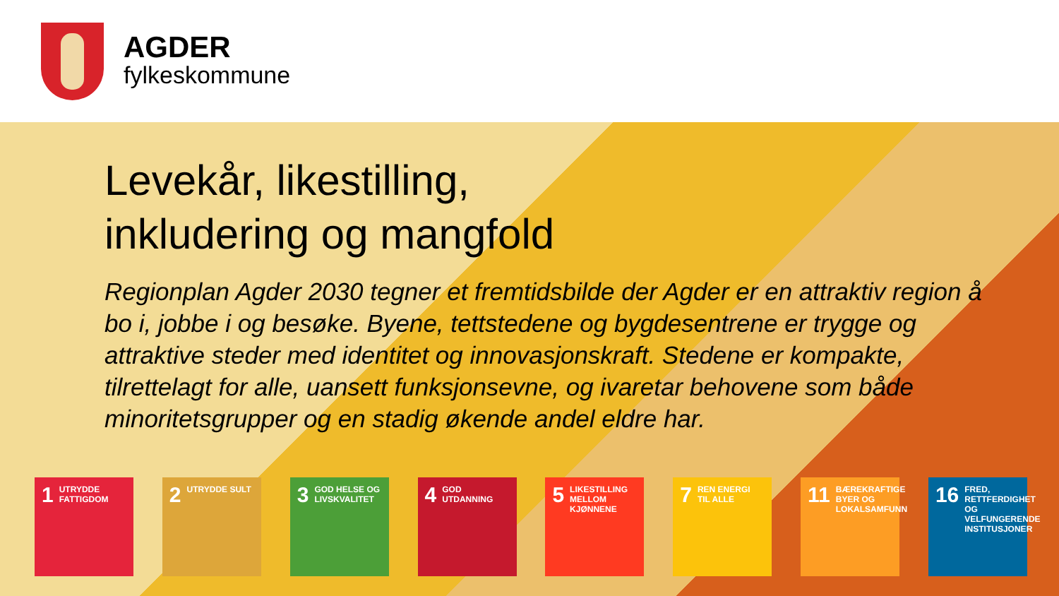AGDER
fylkeskommune
Levekår, likestilling,
inkludering og mangfold
Regionplan Agder 2030 tegner et fremtidsbilde der Agder er en attraktiv region å bo i, jobbe i og besøke. Byene, tettstedene og bygdesentrene er trygge og attraktive steder med identitet og innovasjonskraft. Stedene er kompakte, tilrettelagt for alle, uansett funksjonsevne, og ivaretar behovene som både minoritetsgrupper og en stadig økende andel eldre har.
1 UTRYDDE FATTIGDOM
2 UTRYDDE SULT
3 GOD HELSE OG LIVSKVALITET
4 GOD UTDANNING
5 LIKESTILLING MELLOM KJØNNENE
7 REN ENERGI TIL ALLE
11 BÆREKRAFTIGE BYER OG LOKALSAMFUNN
16 FRED, RETTFERDIGHET OG VELFUNGERENDE INSTITUSJONER